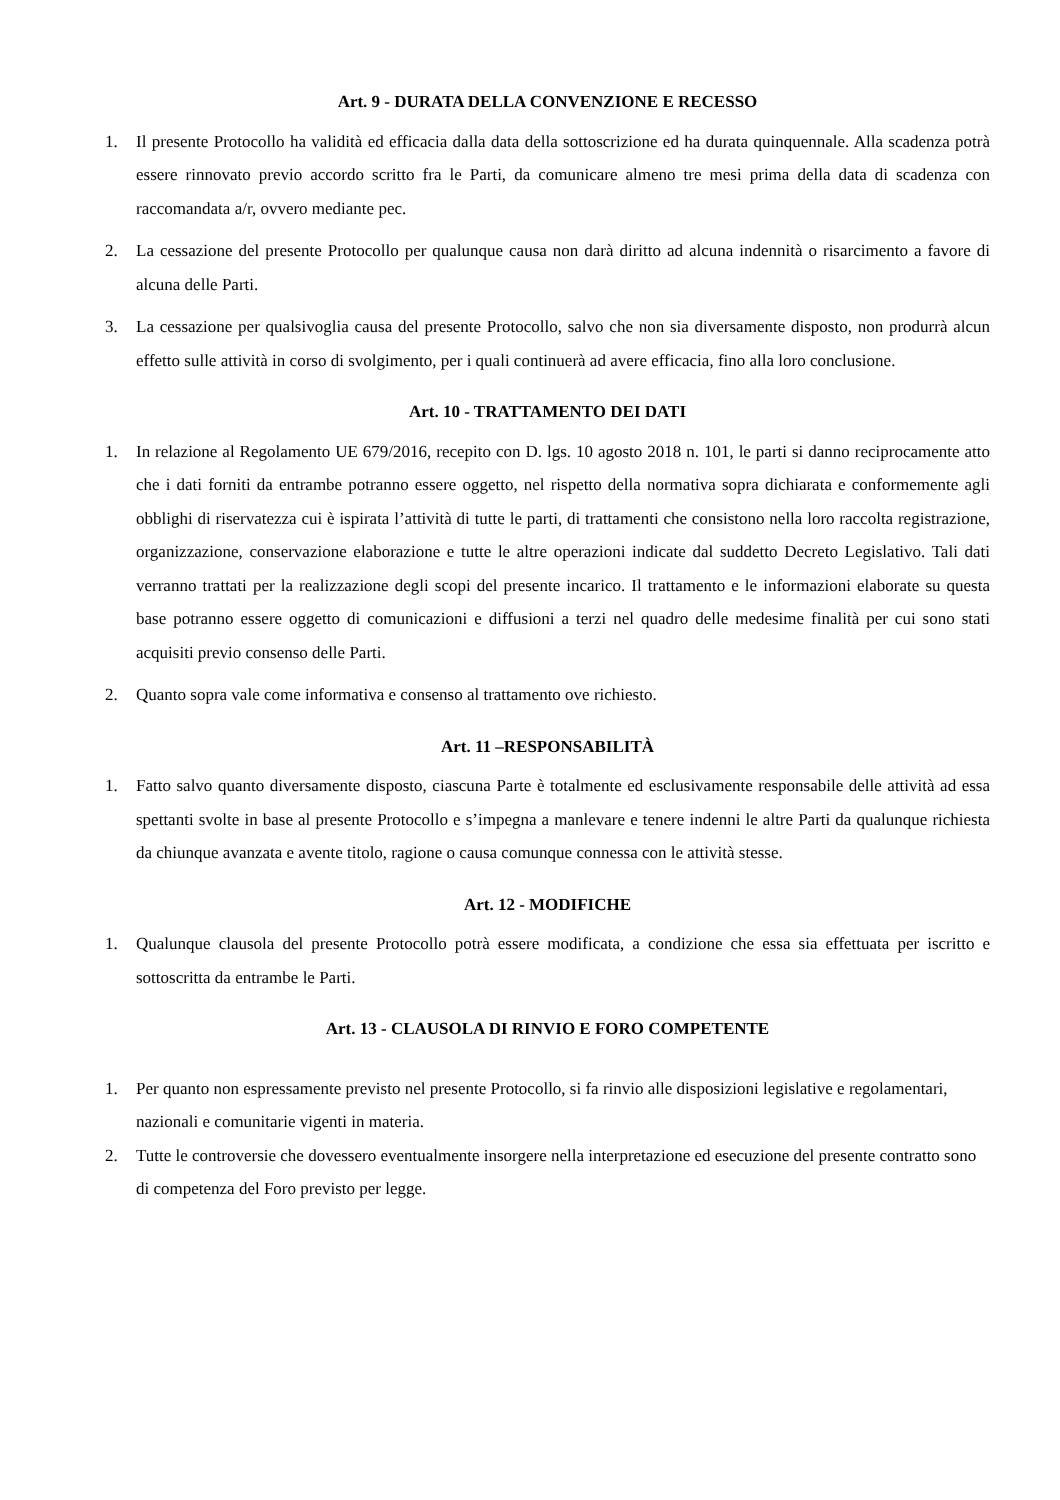Art. 9 - DURATA DELLA CONVENZIONE E RECESSO
1. Il presente Protocollo ha validità ed efficacia dalla data della sottoscrizione ed ha durata quinquennale. Alla scadenza potrà essere rinnovato previo accordo scritto fra le Parti, da comunicare almeno tre mesi prima della data di scadenza con raccomandata a/r, ovvero mediante pec.
2. La cessazione del presente Protocollo per qualunque causa non darà diritto ad alcuna indennità o risarcimento a favore di alcuna delle Parti.
3. La cessazione per qualsivoglia causa del presente Protocollo, salvo che non sia diversamente disposto, non produrrà alcun effetto sulle attività in corso di svolgimento, per i quali continuerà ad avere efficacia, fino alla loro conclusione.
Art. 10 - TRATTAMENTO DEI DATI
1. In relazione al Regolamento UE 679/2016, recepito con D. lgs. 10 agosto 2018 n. 101, le parti si danno reciprocamente atto che i dati forniti da entrambe potranno essere oggetto, nel rispetto della normativa sopra dichiarata e conformemente agli obblighi di riservatezza cui è ispirata l’attività di tutte le parti, di trattamenti che consistono nella loro raccolta registrazione, organizzazione, conservazione elaborazione e tutte le altre operazioni indicate dal suddetto Decreto Legislativo. Tali dati verranno trattati per la realizzazione degli scopi del presente incarico. Il trattamento e le informazioni elaborate su questa base potranno essere oggetto di comunicazioni e diffusioni a terzi nel quadro delle medesime finalità per cui sono stati acquisiti previo consenso delle Parti.
2. Quanto sopra vale come informativa e consenso al trattamento ove richiesto.
Art. 11 –RESPONSABILITÀ
1. Fatto salvo quanto diversamente disposto, ciascuna Parte è totalmente ed esclusivamente responsabile delle attività ad essa spettanti svolte in base al presente Protocollo e s’impegna a manlevare e tenere indenni le altre Parti da qualunque richiesta da chiunque avanzata e avente titolo, ragione o causa comunque connessa con le attività stesse.
Art. 12 - MODIFICHE
1. Qualunque clausola del presente Protocollo potrà essere modificata, a condizione che essa sia effettuata per iscritto e sottoscritta da entrambe le Parti.
Art. 13 - CLAUSOLA DI RINVIO E FORO COMPETENTE
1. Per quanto non espressamente previsto nel presente Protocollo, si fa rinvio alle disposizioni legislative e regolamentari, nazionali e comunitarie vigenti in materia.
2. Tutte le controversie che dovessero eventualmente insorgere nella interpretazione ed esecuzione del presente contratto sono di competenza del Foro previsto per legge.